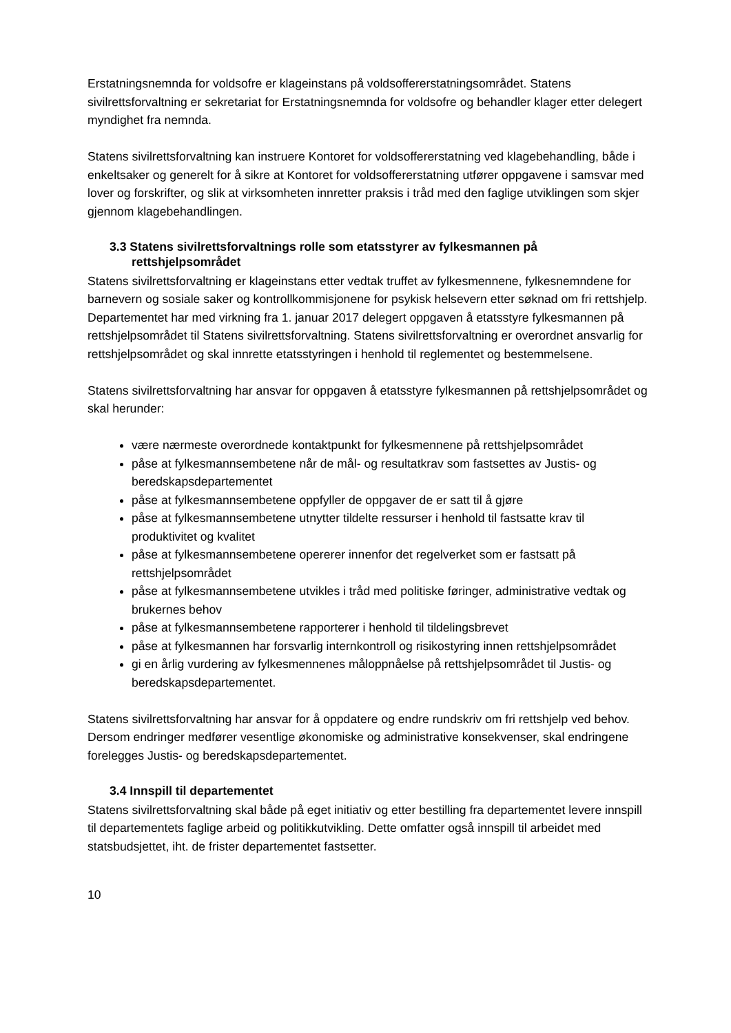Erstatningsnemnda for voldsofre er klageinstans på voldsoffererstatningsområdet. Statens sivilrettsforvaltning er sekretariat for Erstatningsnemnda for voldsofre og behandler klager etter delegert myndighet fra nemnda.
Statens sivilrettsforvaltning kan instruere Kontoret for voldsoffererstatning ved klagebehandling, både i enkeltsaker og generelt for å sikre at Kontoret for voldsoffererstatning utfører oppgavene i samsvar med lover og forskrifter, og slik at virksomheten innretter praksis i tråd med den faglige utviklingen som skjer gjennom klagebehandlingen.
3.3 Statens sivilrettsforvaltnings rolle som etatsstyrer av fylkesmannen på rettshjelpsområdet
Statens sivilrettsforvaltning er klageinstans etter vedtak truffet av fylkesmennene, fylkesnemndene for barnevern og sosiale saker og kontrollkommisjonene for psykisk helsevern etter søknad om fri rettshjelp. Departementet har med virkning fra 1. januar 2017 delegert oppgaven å etatsstyre fylkesmannen på rettshjelpsområdet til Statens sivilrettsforvaltning. Statens sivilrettsforvaltning er overordnet ansvarlig for rettshjelpsområdet og skal innrette etatsstyringen i henhold til reglementet og bestemmelsene.
Statens sivilrettsforvaltning har ansvar for oppgaven å etatsstyre fylkesmannen på rettshjelpsområdet og skal herunder:
være nærmeste overordnede kontaktpunkt for fylkesmennene på rettshjelpsområdet
påse at fylkesmannsembetene når de mål- og resultatkrav som fastsettes av Justis- og beredskapsdepartementet
påse at fylkesmannsembetene oppfyller de oppgaver de er satt til å gjøre
påse at fylkesmannsembetene utnytter tildelte ressurser i henhold til fastsatte krav til produktivitet og kvalitet
påse at fylkesmannsembetene opererer innenfor det regelverket som er fastsatt på rettshjelpsområdet
påse at fylkesmannsembetene utvikles i tråd med politiske føringer, administrative vedtak og brukernes behov
påse at fylkesmannsembetene rapporterer i henhold til tildelingsbrevet
påse at fylkesmannen har forsvarlig internkontroll og risikostyring innen rettshjelpsområdet
gi en årlig vurdering av fylkesmennenes måloppnåelse på rettshjelpsområdet til Justis- og beredskapsdepartementet.
Statens sivilrettsforvaltning har ansvar for å oppdatere og endre rundskriv om fri rettshjelp ved behov. Dersom endringer medfører vesentlige økonomiske og administrative konsekvenser, skal endringene forelegges Justis- og beredskapsdepartementet.
3.4 Innspill til departementet
Statens sivilrettsforvaltning skal både på eget initiativ og etter bestilling fra departementet levere innspill til departementets faglige arbeid og politikkutvikling. Dette omfatter også innspill til arbeidet med statsbudsjettet, iht. de frister departementet fastsetter.
10